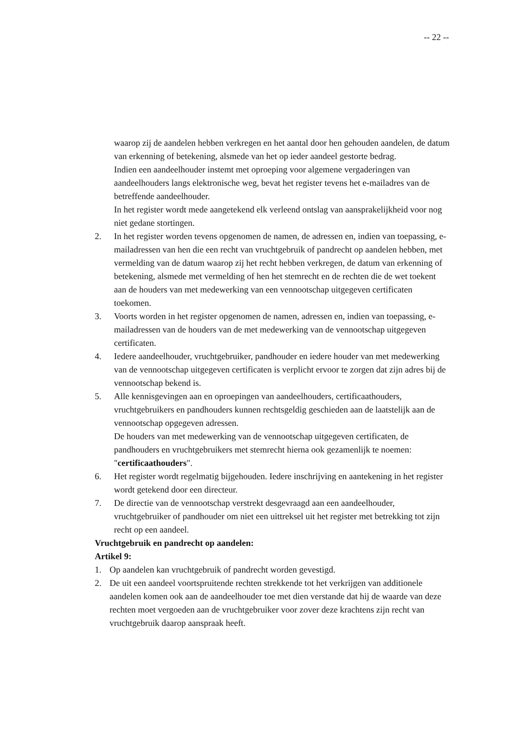-- 22 --
waarop zij de aandelen hebben verkregen en het aantal door hen gehouden aandelen, de datum van erkenning of betekening, alsmede van het op ieder aandeel gestorte bedrag.
Indien een aandeelhouder instemt met oproeping voor algemene vergaderingen van aandeelhouders langs elektronische weg, bevat het register tevens het e-mailadres van de betreffende aandeelhouder.
In het register wordt mede aangetekend elk verleend ontslag van aansprakelijkheid voor nog niet gedane stortingen.
2. In het register worden tevens opgenomen de namen, de adressen en, indien van toepassing, e-mailadressen van hen die een recht van vruchtgebruik of pandrecht op aandelen hebben, met vermelding van de datum waarop zij het recht hebben verkregen, de datum van erkenning of betekening, alsmede met vermelding of hen het stemrecht en de rechten die de wet toekent aan de houders van met medewerking van een vennootschap uitgegeven certificaten toekomen.
3. Voorts worden in het register opgenomen de namen, adressen en, indien van toepassing, e-mailadressen van de houders van de met medewerking van de vennootschap uitgegeven certificaten.
4. Iedere aandeelhouder, vruchtgebruiker, pandhouder en iedere houder van met medewerking van de vennootschap uitgegeven certificaten is verplicht ervoor te zorgen dat zijn adres bij de vennootschap bekend is.
5. Alle kennisgevingen aan en oproepingen van aandeelhouders, certificaathouders, vruchtgebruikers en pandhouders kunnen rechtsgeldig geschieden aan de laatstelijk aan de vennootschap opgegeven adressen.
De houders van met medewerking van de vennootschap uitgegeven certificaten, de pandhouders en vruchtgebruikers met stemrecht hierna ook gezamenlijk te noemen: "certificaathouders".
6. Het register wordt regelmatig bijgehouden. Iedere inschrijving en aantekening in het register wordt getekend door een directeur.
7. De directie van de vennootschap verstrekt desgevraagd aan een aandeelhouder, vruchtgebruiker of pandhouder om niet een uittreksel uit het register met betrekking tot zijn recht op een aandeel.
Vruchtgebruik en pandrecht op aandelen:
Artikel 9:
1. Op aandelen kan vruchtgebruik of pandrecht worden gevestigd.
2. De uit een aandeel voortspruitende rechten strekkende tot het verkrijgen van additionele aandelen komen ook aan de aandeelhouder toe met dien verstande dat hij de waarde van deze rechten moet vergoeden aan de vruchtgebruiker voor zover deze krachtens zijn recht van vruchtgebruik daarop aanspraak heeft.